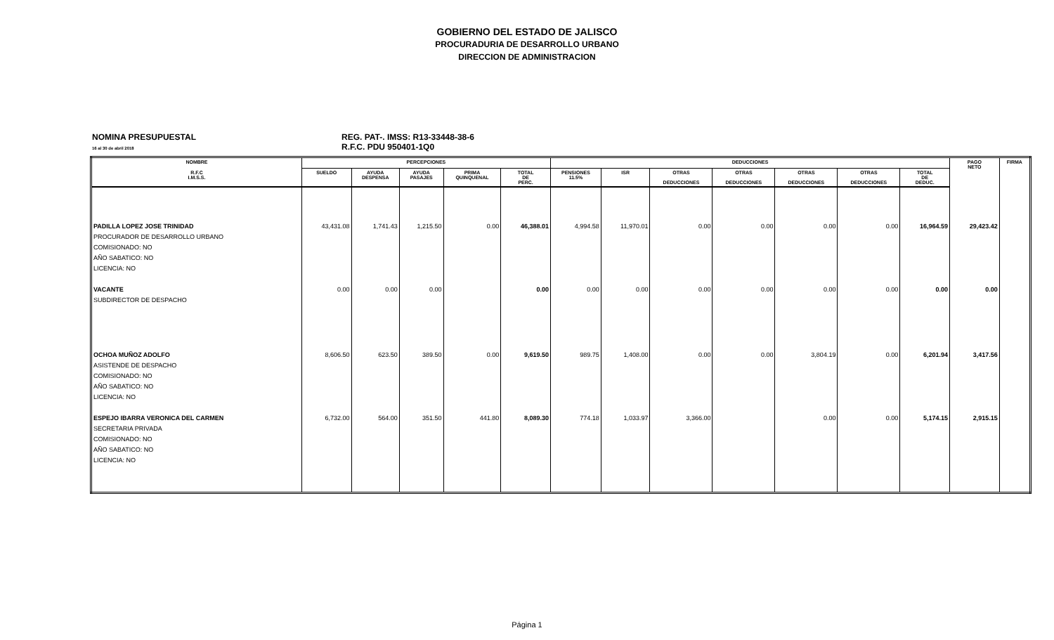GOBIERNO DEL ESTADO DE JALISCO
PROCURADURIA DE DESARROLLO URBANO
DIRECCION DE ADMINISTRACION
NOMINA PRESUPUESTAL
16 al 30 de abril 2018
REG. PAT-. IMSS: R13-33448-38-6
R.F.C. PDU 950401-1Q0
| NOMBRE | PERCEPCIONES | | | | | DEDUCCIONES | | | | | | | PAGO NETO | FIRMA |
| --- | --- | --- | --- | --- | --- | --- | --- | --- | --- | --- | --- | --- | --- | --- |
| R.F.C I.M.S.S. | SUELDO | AYUDA DESPENSA | AYUDA PASAJES | PRIMA QUINQUENAL | TOTAL DE PERC. | PENSIONES 11.5% | ISR | OTRAS DEDUCCIONES | OTRAS DEDUCCIONES | OTRAS DEDUCCIONES | OTRAS DEDUCCIONES | TOTAL DE DEDUC. | | |
| PADILLA LOPEZ JOSE TRINIDAD | 43,431.08 | 1,741.43 | 1,215.50 | 0.00 | 46,388.01 | 4,994.58 | 11,970.01 | 0.00 | 0.00 | 0.00 | 0.00 | 16,964.59 | 29,423.42 | |
| PROCURADOR DE DESARROLLO URBANO | | | | | | | | | | | | | | |
| COMISIONADO: NO | | | | | | | | | | | | | | |
| AÑO SABATICO: NO | | | | | | | | | | | | | | |
| LICENCIA: NO | | | | | | | | | | | | | | |
| VACANTE | 0.00 | 0.00 | 0.00 | | 0.00 | 0.00 | 0.00 | 0.00 | 0.00 | 0.00 | 0.00 | 0.00 | 0.00 | |
| SUBDIRECTOR DE DESPACHO | | | | | | | | | | | | | | |
| OCHOA MUÑOZ ADOLFO | 8,606.50 | 623.50 | 389.50 | 0.00 | 9,619.50 | 989.75 | 1,408.00 | 0.00 | 0.00 | 3,804.19 | 0.00 | 6,201.94 | 3,417.56 | |
| ASISTENDE DE DESPACHO | | | | | | | | | | | | | | |
| COMISIONADO: NO | | | | | | | | | | | | | | |
| AÑO SABATICO: NO | | | | | | | | | | | | | | |
| LICENCIA: NO | | | | | | | | | | | | | | |
| ESPEJO IBARRA VERONICA DEL CARMEN | 6,732.00 | 564.00 | 351.50 | 441.80 | 8,089.30 | 774.18 | 1,033.97 | 3,366.00 | | 0.00 | 0.00 | 5,174.15 | 2,915.15 | |
| SECRETARIA PRIVADA | | | | | | | | | | | | | | |
| COMISIONADO: NO | | | | | | | | | | | | | | |
| AÑO SABATICO: NO | | | | | | | | | | | | | | |
| LICENCIA: NO | | | | | | | | | | | | | | |
Página 1